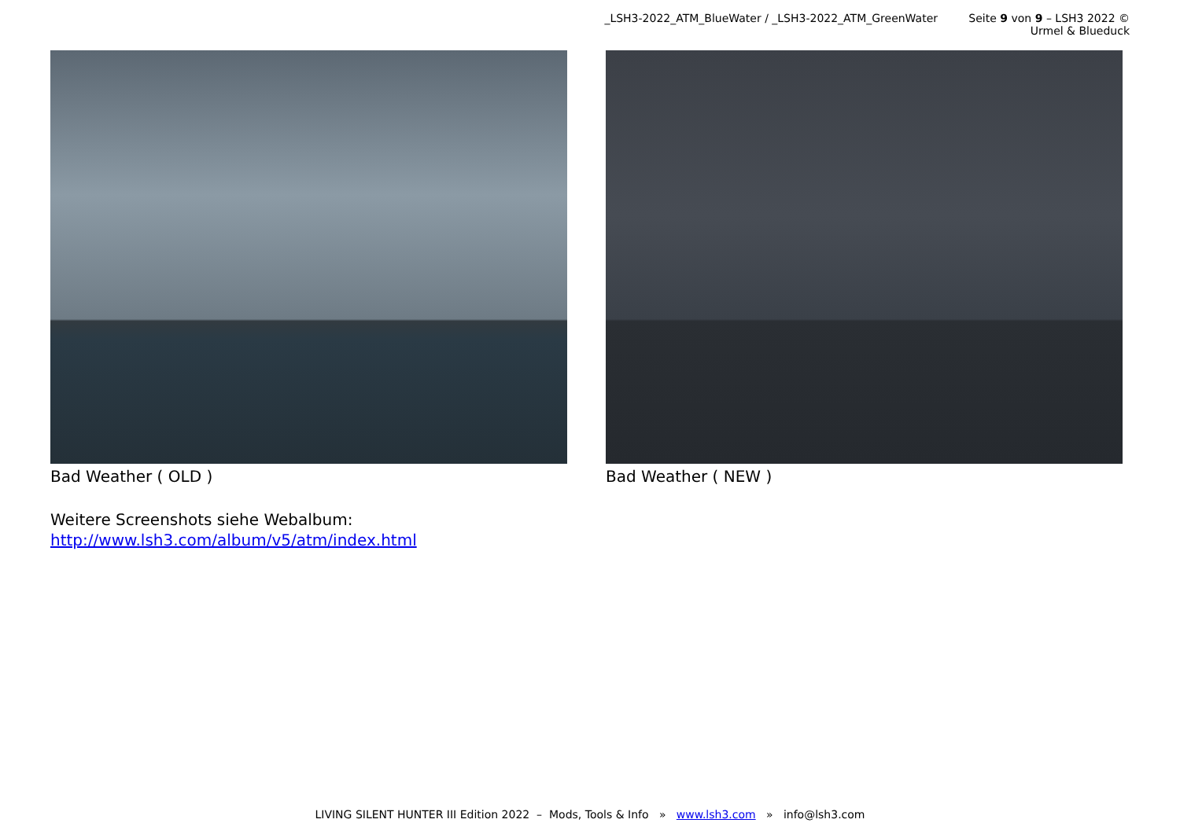_LSH3-2022_ATM_BlueWater / _LSH3-2022_ATM_GreenWater Seite 9 von 9 – LSH3 2022 © Urmel & Blueduck
Bad Weather ( OLD ) Bad Weather ( NEW )
Weitere Screenshots siehe Webalbum:
http://www.lsh3.com/album/v5/atm/index.html
LIVING SILENT HUNTER III Edition 2022 – Mods, Tools & Info » www.lsh3.com » info@lsh3.com